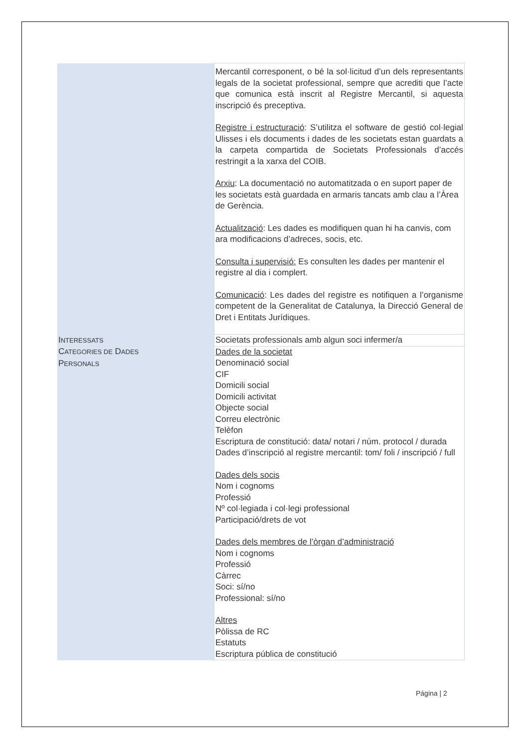| | Mercantil corresponent, o bé la sol·licitud d’un dels representants legals de la societat professional, sempre que acrediti que l’acte que comunica està inscrit al Registre Mercantil, si aquesta inscripció és preceptiva. Registre i estructuració : S’utilitza el software de gestió col·legial Ulisses i els documents i dades de les societats estan guardats a la carpeta compartida de Societats Professionals d’accés restringit a la xarxa del COIB. Arxiu : La documentació no automatitzada o en suport paper de les societats està guardada en armaris tancats amb clau a l’Àrea de Gerència. Actualització : Les dades es modifiquen quan hi ha canvis, com ara modificacions d’adreces, socis, etc. Consulta i supervisió: Es consulten les dades per mantenir el registre al dia i complert. Comunicació : Les dades del registre es notifiquen a l’organisme competent de la Generalitat de Catalunya, la Direcció General de Dret i Entitats Jurídiques. |
| I NTERESSATS | Societats professionals amb algun soci infermer/a |
| C ATEGORIES DE D ADES P ERSONALS | Dades de la societat Denominació social CIF Domicili social Domicili activitat Objecte social Correu electrònic Telèfon Escriptura de constitució: data/ notari / núm. protocol / durada Dades d’inscripció al registre mercantil: tom/ foli / inscripció / full Dades dels socis Nom i cognoms Professió Nº col·legiada i col·legi professional Participació/drets de vot Dades dels membres de l’òrgan d’administració Nom i cognoms Professió Càrrec Soci: sí/no Professional: sí/no Altres Pòlissa de RC Estatuts Escriptura pública de constitució |
Página | 2